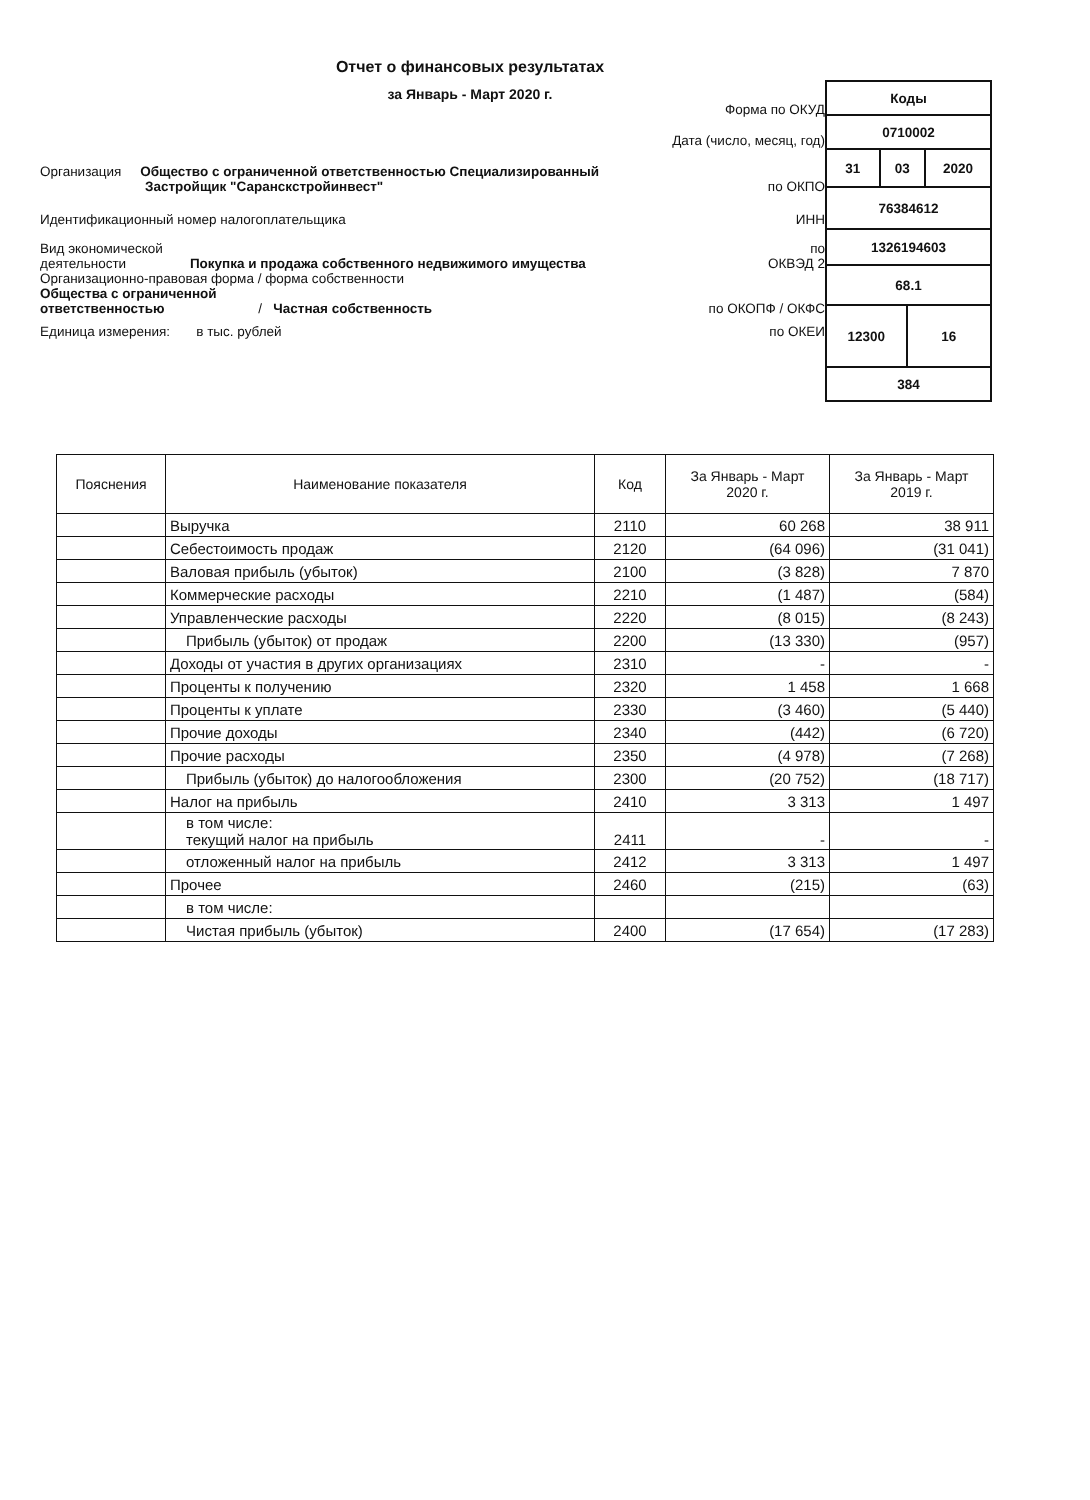Отчет о финансовых результатах
за Январь - Март 2020 г.
Форма по ОКУД
Дата (число, месяц, год)
Организация Общество с ограниченной ответственностью Специализированный
Застройщик "Саранскстройинвест"
по ОКПО
Идентификационный номер налогоплательщика
ИНН
Вид экономической
деятельности Покупка и продажа собственного недвижимого имущества
по
ОКВЭД 2
Организационно-правовая форма / форма собственности
Общества с ограниченной
ответственностью / Частная собственность
по ОКОПФ / ОКФС
Единица измерения: в тыс. рублей
по ОКЕИ
| Коды | | | |
| 0710002 | | | |
| 31 | 03 | | 2020 |
| 76384612 | | | |
| 1326194603 | | | |
| 68.1 | | | |
| 12300 | | 16 | |
| 384 | | | |
| Пояснения | Наименование показателя | Код | За Январь - Март 2020 г. | За Январь - Март 2019 г. |
| --- | --- | --- | --- | --- |
| | Выручка | 2110 | 60 268 | 38 911 |
| | Себестоимость продаж | 2120 | (64 096) | (31 041) |
| | Валовая прибыль (убыток) | 2100 | (3 828) | 7 870 |
| | Коммерческие расходы | 2210 | (1 487) | (584) |
| | Управленческие расходы | 2220 | (8 015) | (8 243) |
| | Прибыль (убыток) от продаж | 2200 | (13 330) | (957) |
| | Доходы от участия в других организациях | 2310 | - | - |
| | Проценты к получению | 2320 | 1 458 | 1 668 |
| | Проценты к уплате | 2330 | (3 460) | (5 440) |
| | Прочие доходы | 2340 | (442) | (6 720) |
| | Прочие расходы | 2350 | (4 978) | (7 268) |
| | Прибыль (убыток) до налогообложения | 2300 | (20 752) | (18 717) |
| | Налог на прибыль | 2410 | 3 313 | 1 497 |
| | в том числе: текущий налог на прибыль | 2411 | - | - |
| | отложенный налог на прибыль | 2412 | 3 313 | 1 497 |
| | Прочее | 2460 | (215) | (63) |
| | в том числе: | | | |
| | Чистая прибыль (убыток) | 2400 | (17 654) | (17 283) |